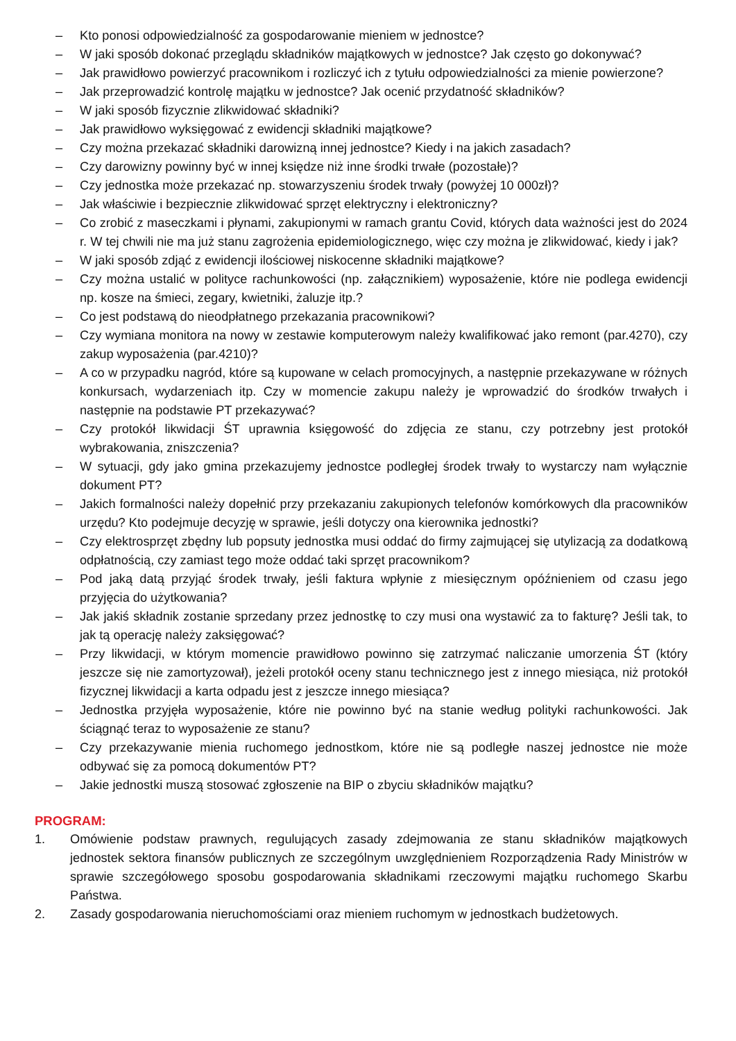– Kto ponosi odpowiedzialność za gospodarowanie mieniem w jednostce?
– W jaki sposób dokonać przeglądu składników majątkowych w jednostce? Jak często go dokonywać?
– Jak prawidłowo powierzyć pracownikom i rozliczyć ich z tytułu odpowiedzialności za mienie powierzone?
– Jak przeprowadzić kontrolę majątku w jednostce? Jak ocenić przydatność składników?
– W jaki sposób fizycznie zlikwidować składniki?
– Jak prawidłowo wyksięgować z ewidencji składniki majątkowe?
– Czy można przekazać składniki darowizną innej jednostce? Kiedy i na jakich zasadach?
– Czy darowizny powinny być w innej księdze niż inne środki trwałe (pozostałe)?
– Czy jednostka może przekazać np. stowarzyszeniu środek trwały (powyżej 10 000zł)?
– Jak właściwie i bezpiecznie zlikwidować sprzęt elektryczny i elektroniczny?
– Co zrobić z maseczkami i płynami, zakupionymi w ramach grantu Covid, których data ważności jest do 2024 r. W tej chwili nie ma już stanu zagrożenia epidemiologicznego, więc czy można je zlikwidować, kiedy i jak?
– W jaki sposób zdjąć z ewidencji ilościowej niskocenne składniki majątkowe?
– Czy można ustalić w polityce rachunkowości (np. załącznikiem) wyposażenie, które nie podlega ewidencji np. kosze na śmieci, zegary, kwietniki, żaluzje itp.?
– Co jest podstawą do nieodpłatnego przekazania pracownikowi?
– Czy wymiana monitora na nowy w zestawie komputerowym należy kwalifikować jako remont (par.4270), czy zakup wyposażenia (par.4210)?
– A co w przypadku nagród, które są kupowane w celach promocyjnych, a następnie przekazywane w różnych konkursach, wydarzeniach itp. Czy w momencie zakupu należy je wprowadzić do środków trwałych i następnie na podstawie PT przekazywać?
– Czy protokół likwidacji ŚT uprawnia księgowość do zdjęcia ze stanu, czy potrzebny jest protokół wybrakowania, zniszczenia?
– W sytuacji, gdy jako gmina przekazujemy jednostce podległej środek trwały to wystarczy nam wyłącznie dokument PT?
– Jakich formalności należy dopełnić przy przekazaniu zakupionych telefonów komórkowych dla pracowników urzędu? Kto podejmuje decyzję w sprawie, jeśli dotyczy ona kierownika jednostki?
– Czy elektrosprzęt zbędny lub popsuty jednostka musi oddać do firmy zajmującej się utylizacją za dodatkową odpłatnością, czy zamiast tego może oddać taki sprzęt pracownikom?
– Pod jaką datą przyjąć środek trwały, jeśli faktura wpłynie z miesięcznym opóźnieniem od czasu jego przyjęcia do użytkowania?
– Jak jakiś składnik zostanie sprzedany przez jednostkę to czy musi ona wystawić za to fakturę? Jeśli tak, to jak tą operację należy zaksięgować?
– Przy likwidacji, w którym momencie prawidłowo powinno się zatrzymać naliczanie umorzenia ŚT (który jeszcze się nie zamortyzował), jeżeli protokół oceny stanu technicznego jest z innego miesiąca, niż protokół fizycznej likwidacji a karta odpadu jest z jeszcze innego miesiąca?
– Jednostka przyjęła wyposażenie, które nie powinno być na stanie według polityki rachunkowości. Jak ściągnąć teraz to wyposażenie ze stanu?
– Czy przekazywanie mienia ruchomego jednostkom, które nie są podległe naszej jednostce nie może odbywać się za pomocą dokumentów PT?
– Jakie jednostki muszą stosować zgłoszenie na BIP o zbyciu składników majątku?
PROGRAM:
1. Omówienie podstaw prawnych, regulujących zasady zdejmowania ze stanu składników majątkowych jednostek sektora finansów publicznych ze szczególnym uwzględnieniem Rozporządzenia Rady Ministrów w sprawie szczegółowego sposobu gospodarowania składnikami rzeczowymi majątku ruchomego Skarbu Państwa.
2. Zasady gospodarowania nieruchomościami oraz mieniem ruchomym w jednostkach budżetowych.